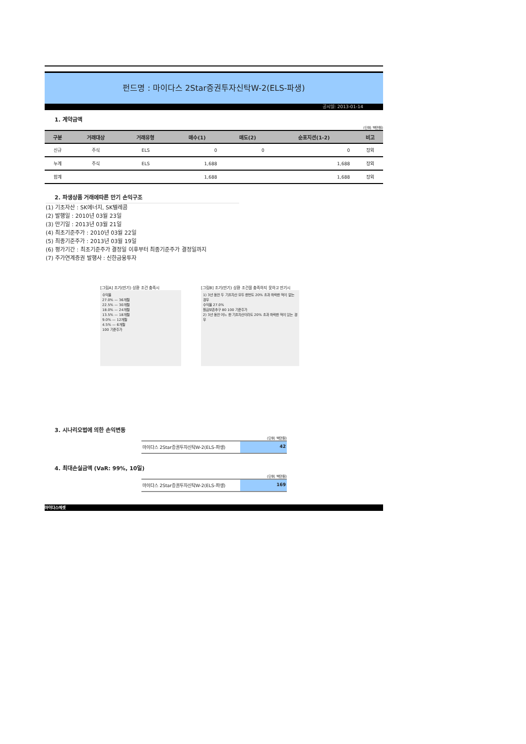펀드명 : 마이다스 2Star증권투자신탁W-2(ELS-파생)
공시일: 2013-01-14
1. 계약금액
(단위: 백만원)
| 구분 | 거래대상 | 거래유형 | 매수(1) | 매도(2) | 순포지션(1-2) | 비고 |
| --- | --- | --- | --- | --- | --- | --- |
| 신규 | 주식 | ELS | 0 | 0 | 0 | 장외 |
| 누계 | 주식 | ELS | 1,688 | | 1,688 | 장외 |
| 합계 | | | 1,688 | | 1,688 | 장외 |
2. 파생상품 거래에따른 만기 손익구조
(1) 기초자산 : SK에너지, SK텔레콤
(2) 발행일 : 2010년 03월 23일
(3) 만기일 : 2013년 03월 21일
(4) 최초기준주가 : 2010년 03월 22일
(5) 최종기준주가 : 2013년 03월 19일
(6) 평가기간 : 최초기준주가 결정일 이후부터 최종기준주가 결정일까지
(7) 주가연계증권 발행사 : 신한금융투자
[그림A] 조기(만기) 상환 조건 충족시
수익율
27.0% — 36개월
22.5% — 30개월
18.0% — 24개월
13.5% — 18개월
9.0% — 12개월
4.5% — 6개월
100 기준주가
[그림B] 조기(만기) 상환 조건을 충족하지 못하고 만기시
1) 3년 동안 두 기초자산 모두 한번도 20% 초과 하락한 적이 없는 경우
수익율 27.0%
원금보존추구 80 100 기준주가
2) 3년 동안 어느 한 기초자산이라도 20% 초과 하락한 적이 있는 경우
3. 시나리오법에 의한 손익변동
(단위: 백만원)
마이다스 2Star증권투자신탁W-2(ELS-파생)
42
4. 최대손실금액 (VaR: 99%, 10일)
(단위: 백만원)
마이다스 2Star증권투자신탁W-2(ELS-파생)
169
마이다스에셋